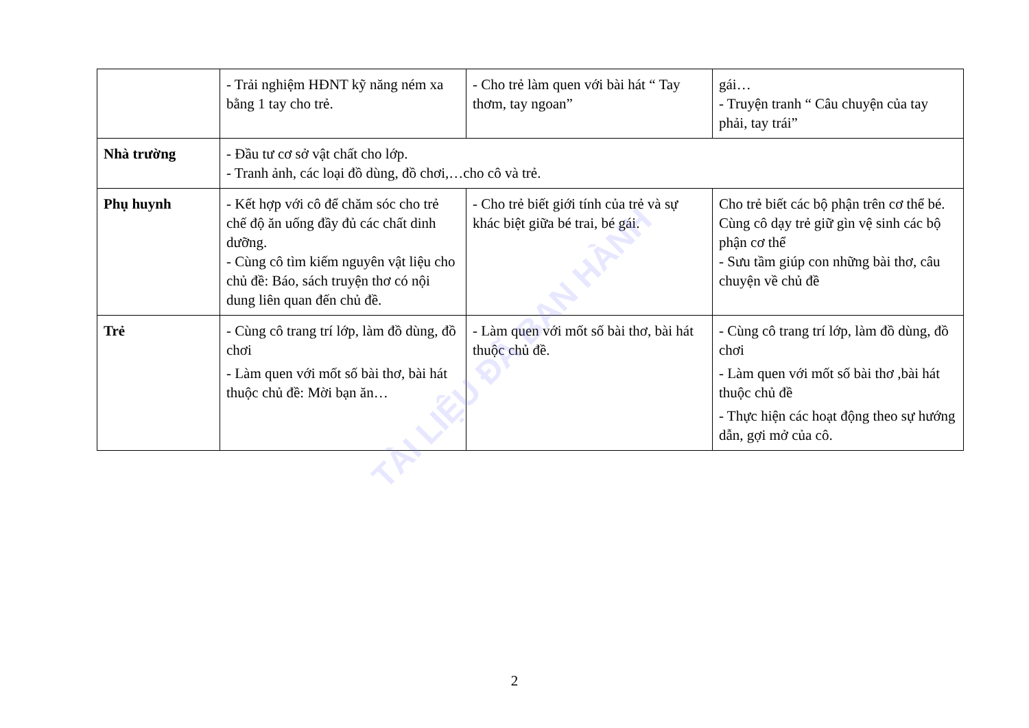| | - Trải nghiệm HĐNT kỹ năng ném xa bằng 1 tay cho trẻ. | - Cho trẻ làm quen với bài hát “ Tay thơm, tay ngoan” | gái… - Truyện tranh “ Câu chuyện của tay phải, tay trái” |
| Nhà trường | - Đầu tư cơ sở vật chất cho lớp. - Tranh ảnh, các loại đồ dùng, đồ chơi,…cho cô và trẻ. | | |
| Phụ huynh | - Kết hợp với cô để chăm sóc cho trẻ chế độ ăn uống đầy đủ các chất dinh dưỡng. - Cùng cô tìm kiếm nguyên vật liệu cho chủ đề: Báo, sách truyện thơ có nội dung liên quan đến chủ đề. | - Cho trẻ biết giới tính của trẻ và sự khác biệt giữa bé trai, bé gái. | Cho trẻ biết các bộ phận trên cơ thể bé. Cùng cô dạy trẻ giữ gìn vệ sinh các bộ phận cơ thể - Sưu tầm giúp con những bài thơ, câu chuyện về chủ đề |
| Trẻ | - Cùng cô trang trí lớp, làm đồ dùng, đồ chơi - Làm quen với mốt số bài thơ, bài hát thuộc chủ đề: Mời bạn ăn… | - Làm quen với mốt số bài thơ, bài hát thuộc chủ đề. | - Cùng cô trang trí lớp, làm đồ dùng, đồ chơi - Làm quen với mốt số bài thơ ,bài hát thuộc chủ đề - Thực hiện các hoạt động theo sự hướng dẫn, gợi mở của cô. |
TÀI LIỆU ĐÃ BAN HÀNH
2